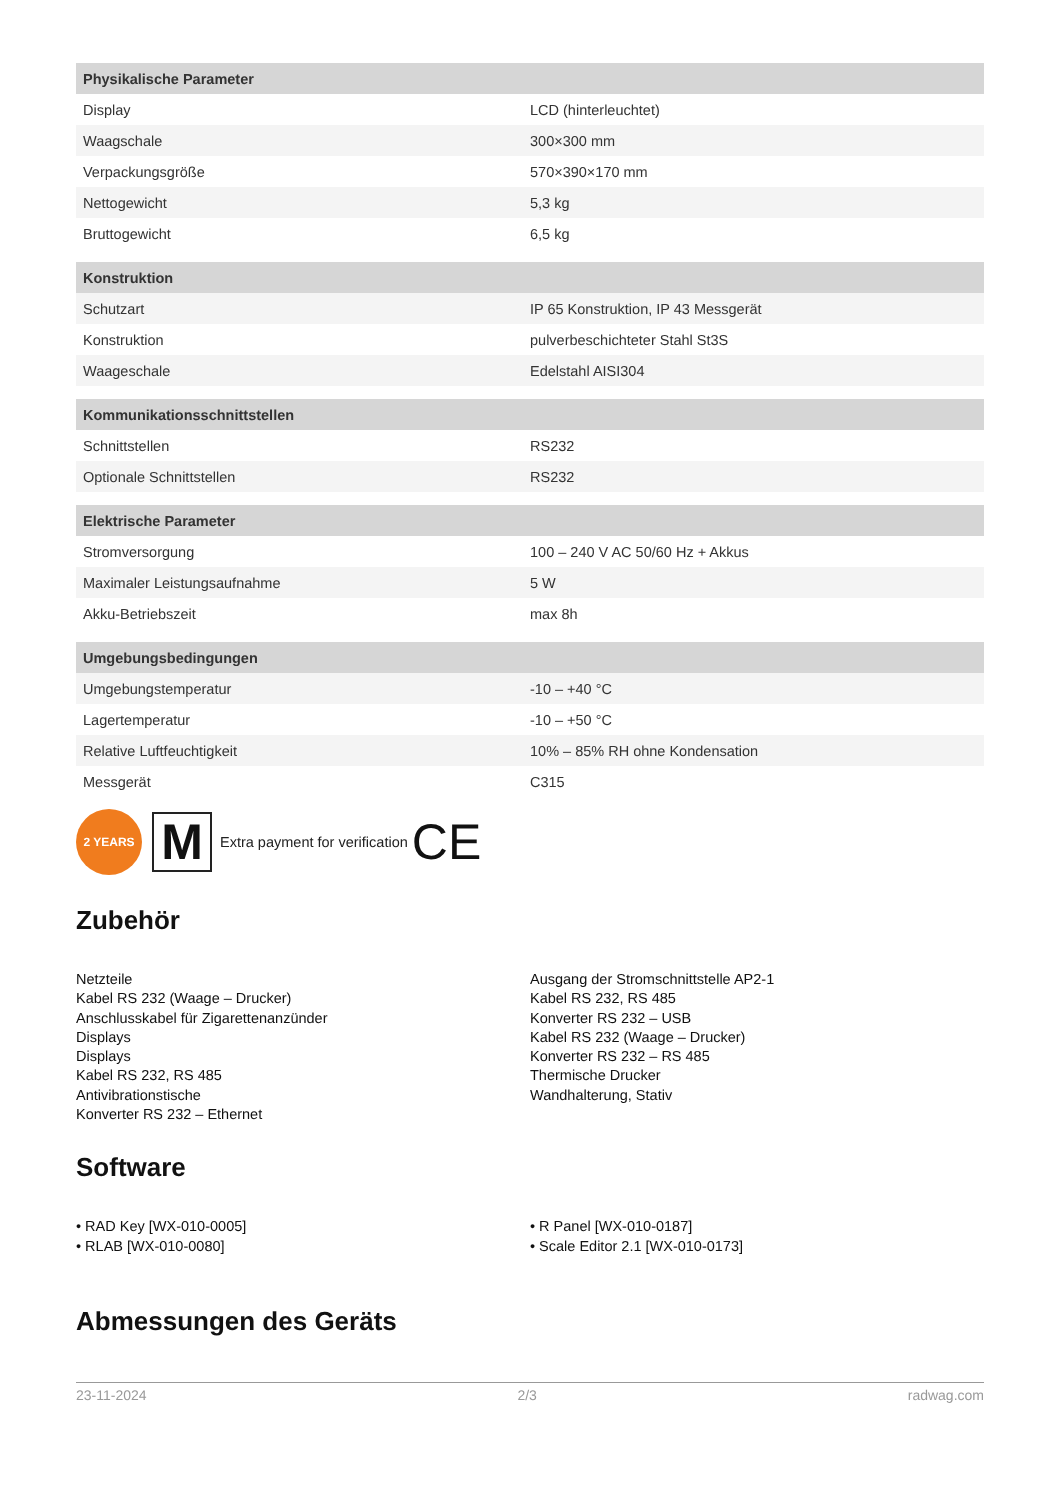| Physikalische Parameter | |
| --- | --- |
| Display | LCD (hinterleuchtet) |
| Waagschale | 300×300 mm |
| Verpackungsgröße | 570×390×170 mm |
| Nettogewicht | 5,3 kg |
| Bruttogewicht | 6,5 kg |
| Konstruktion | |
| Schutzart | IP 65 Konstruktion, IP 43 Messgerät |
| Konstruktion | pulverbeschichteter Stahl St3S |
| Waageschale | Edelstahl AISI304 |
| Kommunikationsschnittstellen | |
| Schnittstellen | RS232 |
| Optionale Schnittstellen | RS232 |
| Elektrische Parameter | |
| Stromversorgung | 100 – 240 V AC 50/60 Hz + Akkus |
| Maximaler Leistungsaufnahme | 5 W |
| Akku-Betriebszeit | max 8h |
| Umgebungsbedingungen | |
| Umgebungstemperatur | -10 – +40 °C |
| Lagertemperatur | -10 – +50 °C |
| Relative Luftfeuchtigkeit | 10% – 85% RH ohne Kondensation |
| Messgerät | C315 |
2 YEARS
M
Extra payment for verification CE
Zubehör
Netzteile
Kabel RS 232 (Waage – Drucker)
Anschlusskabel für Zigarettenanzünder
Displays
Displays
Kabel RS 232, RS 485
Antivibrationstische
Konverter RS 232 – Ethernet
Ausgang der Stromschnittstelle AP2-1
Kabel RS 232, RS 485
Konverter RS 232 – USB
Kabel RS 232 (Waage – Drucker)
Konverter RS 232 – RS 485
Thermische Drucker
Wandhalterung, Stativ
Software
• RAD Key [WX-010-0005]
• RLAB [WX-010-0080]
• R Panel [WX-010-0187]
• Scale Editor 2.1 [WX-010-0173]
Abmessungen des Geräts
23-11-2024 2/3 radwag.com